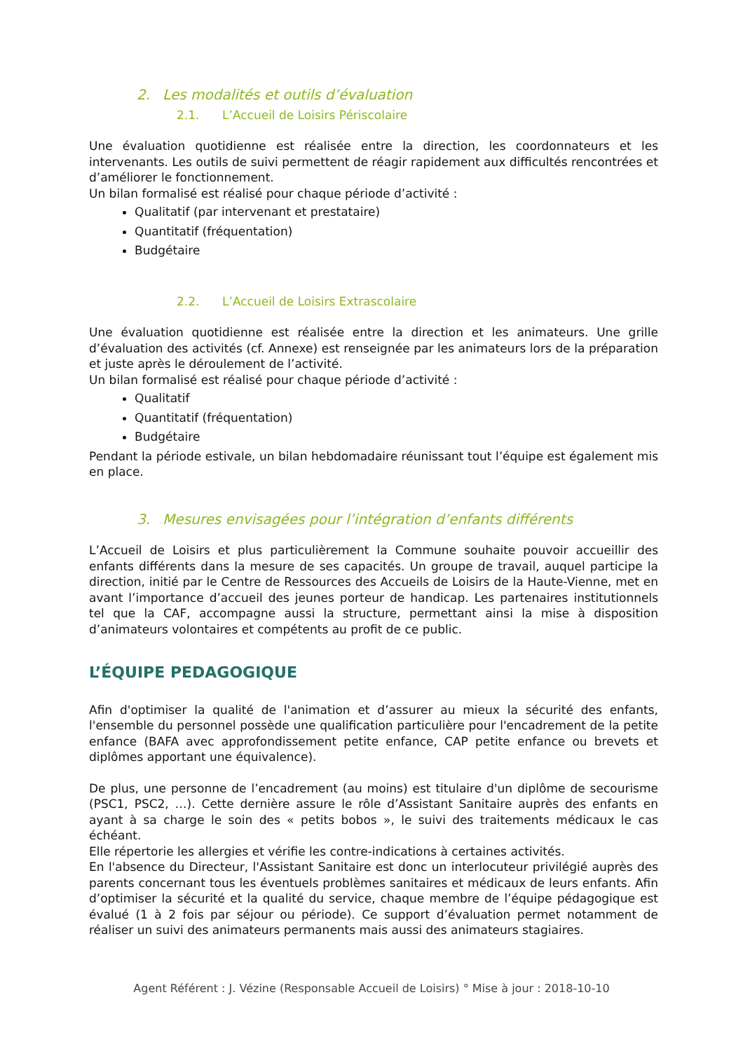2. Les modalités et outils d’évaluation
2.1. L’Accueil de Loisirs Périscolaire
Une évaluation quotidienne est réalisée entre la direction, les coordonnateurs et les intervenants. Les outils de suivi permettent de réagir rapidement aux difficultés rencontrées et d’améliorer le fonctionnement.
Un bilan formalisé est réalisé pour chaque période d’activité :
Qualitatif (par intervenant et prestataire)
Quantitatif (fréquentation)
Budgétaire
2.2. L’Accueil de Loisirs Extrascolaire
Une évaluation quotidienne est réalisée entre la direction et les animateurs. Une grille d’évaluation des activités (cf. Annexe) est renseignée par les animateurs lors de la préparation et juste après le déroulement de l’activité.
Un bilan formalisé est réalisé pour chaque période d’activité :
Qualitatif
Quantitatif (fréquentation)
Budgétaire
Pendant la période estivale, un bilan hebdomadaire réunissant tout l’équipe est également mis en place.
3. Mesures envisagées pour l’intégration d’enfants différents
L’Accueil de Loisirs et plus particulièrement la Commune souhaite pouvoir accueillir des enfants différents dans la mesure de ses capacités. Un groupe de travail, auquel participe la direction, initié par le Centre de Ressources des Accueils de Loisirs de la Haute-Vienne, met en avant l’importance d’accueil des jeunes porteur de handicap. Les partenaires institutionnels tel que la CAF, accompagne aussi la structure, permettant ainsi la mise à disposition d’animateurs volontaires et compétents au profit de ce public.
L’ÉQUIPE PEDAGOGIQUE
Afin d'optimiser la qualité de l'animation et d’assurer au mieux la sécurité des enfants, l'ensemble du personnel possède une qualification particulière pour l'encadrement de la petite enfance (BAFA avec approfondissement petite enfance, CAP petite enfance ou brevets et diplômes apportant une équivalence).
De plus, une personne de l’encadrement (au moins) est titulaire d'un diplôme de secourisme (PSC1, PSC2, …). Cette dernière assure le rôle d’Assistant Sanitaire auprès des enfants en ayant à sa charge le soin des « petits bobos », le suivi des traitements médicaux le cas échéant.
Elle répertorie les allergies et vérifie les contre-indications à certaines activités.
En l'absence du Directeur, l'Assistant Sanitaire est donc un interlocuteur privilégié auprès des parents concernant tous les éventuels problèmes sanitaires et médicaux de leurs enfants. Afin d’optimiser la sécurité et la qualité du service, chaque membre de l’équipe pédagogique est évalué (1 à 2 fois par séjour ou période). Ce support d’évaluation permet notamment de réaliser un suivi des animateurs permanents mais aussi des animateurs stagiaires.
Agent Référent : J. Vézine (Responsable Accueil de Loisirs) ° Mise à jour : 2018-10-10